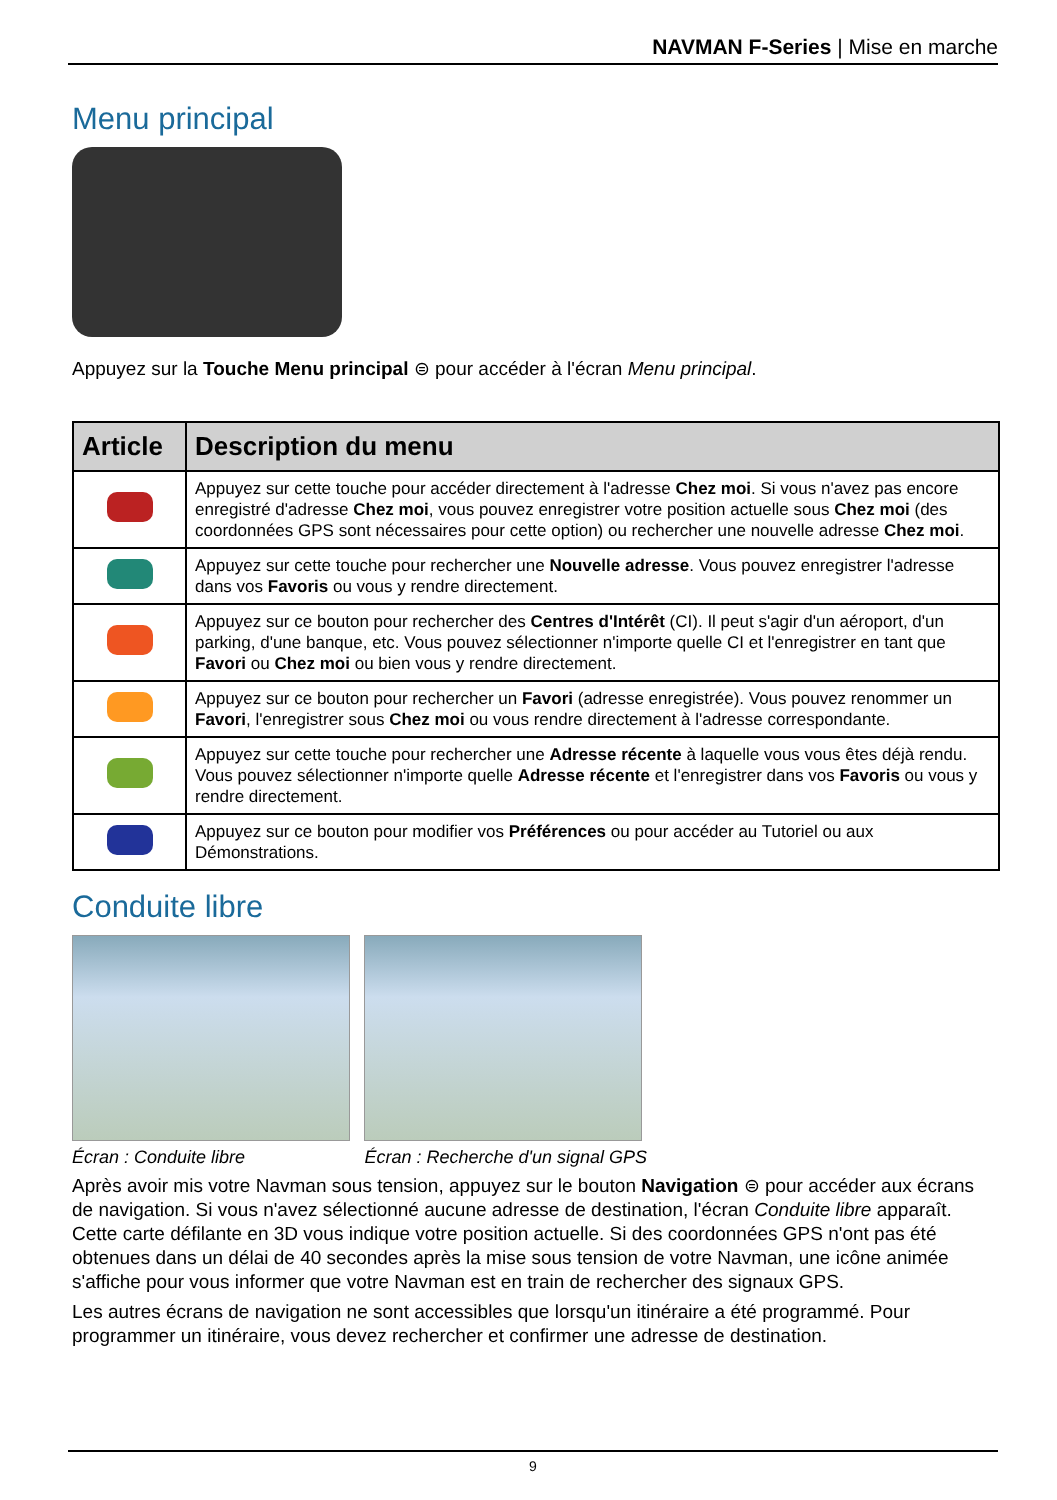NAVMAN F-Series | Mise en marche
Menu principal
Appuyez sur la Touche Menu principal ⊜ pour accéder à l'écran Menu principal.
| Article | Description du menu |
| --- | --- |
| | Appuyez sur cette touche pour accéder directement à l'adresse Chez moi . Si vous n'avez pas encore enregistré d'adresse Chez moi , vous pouvez enregistrer votre position actuelle sous Chez moi (des coordonnées GPS sont nécessaires pour cette option) ou rechercher une nouvelle adresse Chez moi . |
| | Appuyez sur cette touche pour rechercher une Nouvelle adresse . Vous pouvez enregistrer l'adresse dans vos Favoris ou vous y rendre directement. |
| | Appuyez sur ce bouton pour rechercher des Centres d'Intérêt (CI). Il peut s'agir d'un aéroport, d'un parking, d'une banque, etc. Vous pouvez sélectionner n'importe quelle CI et l'enregistrer en tant que Favori ou Chez moi ou bien vous y rendre directement. |
| | Appuyez sur ce bouton pour rechercher un Favori (adresse enregistrée). Vous pouvez renommer un Favori , l'enregistrer sous Chez moi ou vous rendre directement à l'adresse correspondante. |
| | Appuyez sur cette touche pour rechercher une Adresse récente à laquelle vous vous êtes déjà rendu. Vous pouvez sélectionner n'importe quelle Adresse récente et l'enregistrer dans vos Favoris ou vous y rendre directement. |
| | Appuyez sur ce bouton pour modifier vos Préférences ou pour accéder au Tutoriel ou aux Démonstrations. |
Conduite libre
Écran : Conduite libre
Écran : Recherche d'un signal GPS
Après avoir mis votre Navman sous tension, appuyez sur le bouton Navigation ⊜ pour accéder aux écrans de navigation. Si vous n'avez sélectionné aucune adresse de destination, l'écran Conduite libre apparaît. Cette carte défilante en 3D vous indique votre position actuelle. Si des coordonnées GPS n'ont pas été obtenues dans un délai de 40 secondes après la mise sous tension de votre Navman, une icône animée s'affiche pour vous informer que votre Navman est en train de rechercher des signaux GPS.
Les autres écrans de navigation ne sont accessibles que lorsqu'un itinéraire a été programmé. Pour programmer un itinéraire, vous devez rechercher et confirmer une adresse de destination.
9